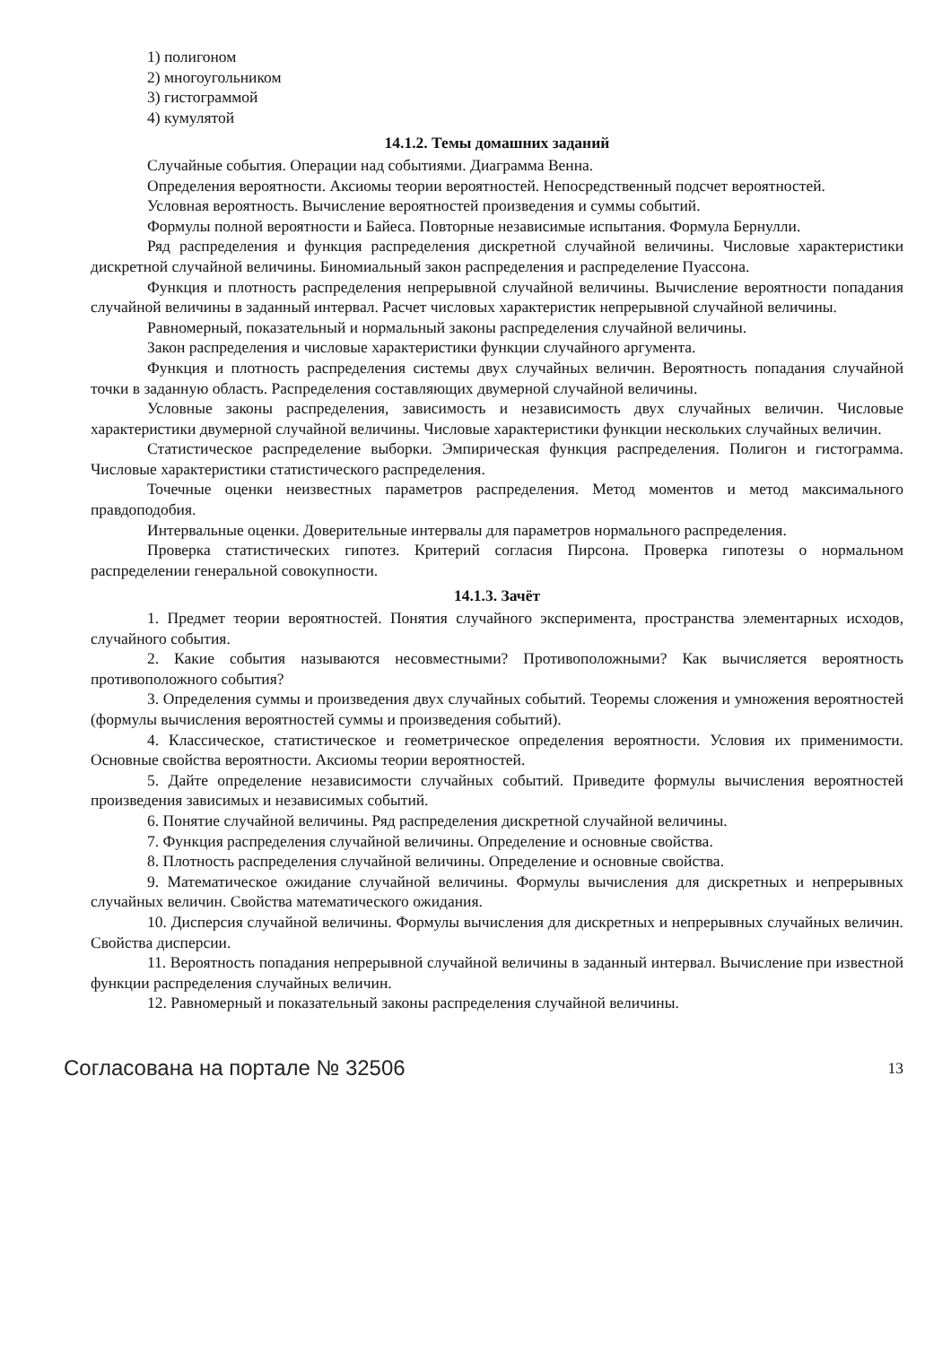1) полигоном
2) многоугольником
3) гистограммой
4) кумулятой
14.1.2. Темы домашних заданий
Случайные события. Операции над событиями. Диаграмма Венна.
Определения вероятности. Аксиомы теории вероятностей. Непосредственный подсчет вероятностей.
Условная вероятность. Вычисление вероятностей произведения и суммы событий.
Формулы полной вероятности и Байеса. Повторные независимые испытания. Формула Бернулли.
Ряд распределения и функция распределения дискретной случайной величины. Числовые характеристики дискретной случайной величины. Биномиальный закон распределения и распределение Пуассона.
Функция и плотность распределения непрерывной случайной величины. Вычисление вероятности попадания случайной величины в заданный интервал. Расчет числовых характеристик непрерывной случайной величины.
Равномерный, показательный и нормальный законы распределения случайной величины.
Закон распределения и числовые характеристики функции случайного аргумента.
Функция и плотность распределения системы двух случайных величин. Вероятность попадания случайной точки в заданную область. Распределения составляющих двумерной случайной величины.
Условные законы распределения, зависимость и независимость двух случайных величин. Числовые характеристики двумерной случайной величины. Числовые характеристики функции нескольких случайных величин.
Статистическое распределение выборки. Эмпирическая функция распределения. Полигон и гистограмма. Числовые характеристики статистического распределения.
Точечные оценки неизвестных параметров распределения. Метод моментов и метод максимального правдоподобия.
Интервальные оценки. Доверительные интервалы для параметров нормального распределения.
Проверка статистических гипотез. Критерий согласия Пирсона. Проверка гипотезы о нормальном распределении генеральной совокупности.
14.1.3. Зачёт
1. Предмет теории вероятностей. Понятия случайного эксперимента, пространства элементарных исходов, случайного события.
2. Какие события называются несовместными? Противоположными? Как вычисляется вероятность противоположного события?
3. Определения суммы и произведения двух случайных событий. Теоремы сложения и умножения вероятностей (формулы вычисления вероятностей суммы и произведения событий).
4. Классическое, статистическое и геометрическое определения вероятности. Условия их применимости. Основные свойства вероятности. Аксиомы теории вероятностей.
5. Дайте определение независимости случайных событий. Приведите формулы вычисления вероятностей произведения зависимых и независимых событий.
6. Понятие случайной величины. Ряд распределения дискретной случайной величины.
7. Функция распределения случайной величины. Определение и основные свойства.
8. Плотность распределения случайной величины. Определение и основные свойства.
9. Математическое ожидание случайной величины. Формулы вычисления для дискретных и непрерывных случайных величин. Свойства математического ожидания.
10. Дисперсия случайной величины. Формулы вычисления для дискретных и непрерывных случайных величин. Свойства дисперсии.
11. Вероятность попадания непрерывной случайной величины в заданный интервал. Вычисление при известной функции распределения случайных величин.
12. Равномерный и показательный законы распределения случайной величины.
Согласована на портале № 32506 13